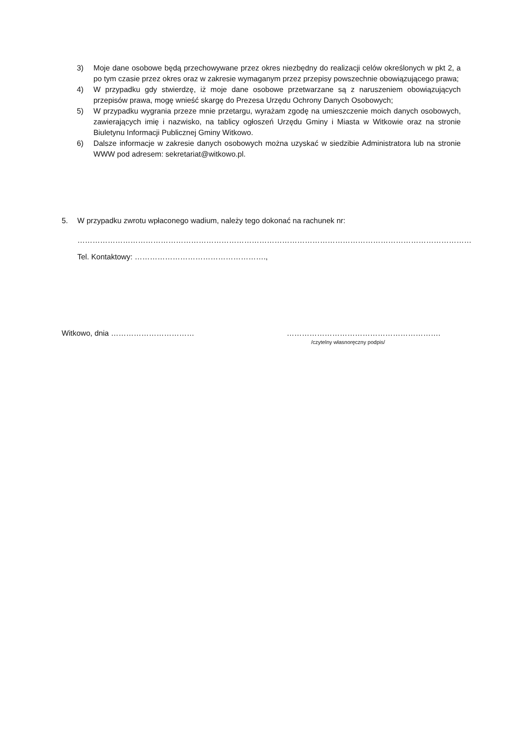3) Moje dane osobowe będą przechowywane przez okres niezbędny do realizacji celów określonych w pkt 2, a po tym czasie przez okres oraz w zakresie wymaganym przez przepisy powszechnie obowiązującego prawa;
4) W przypadku gdy stwierdzę, iż moje dane osobowe przetwarzane są z naruszeniem obowiązujących przepisów prawa, mogę wnieść skargę do Prezesa Urzędu Ochrony Danych Osobowych;
5) W przypadku wygrania przeze mnie przetargu, wyrażam zgodę na umieszczenie moich danych osobowych, zawierających imię i nazwisko, na tablicy ogłoszeń Urzędu Gminy i Miasta w Witkowie oraz na stronie Biuletynu Informacji Publicznej Gminy Witkowo.
6) Dalsze informacje w zakresie danych osobowych można uzyskać w siedzibie Administratora lub na stronie WWW pod adresem: sekretariat@witkowo.pl.
5. W przypadku zwrotu wpłaconego wadium, należy tego dokonać na rachunek nr:
…………………………………………………………………………………………………………………………………………
Tel. Kontaktowy: …………………………………………….,
Witkowo, dnia …………………………… …………………………………………………….
/czytelny własnoręczny podpis/